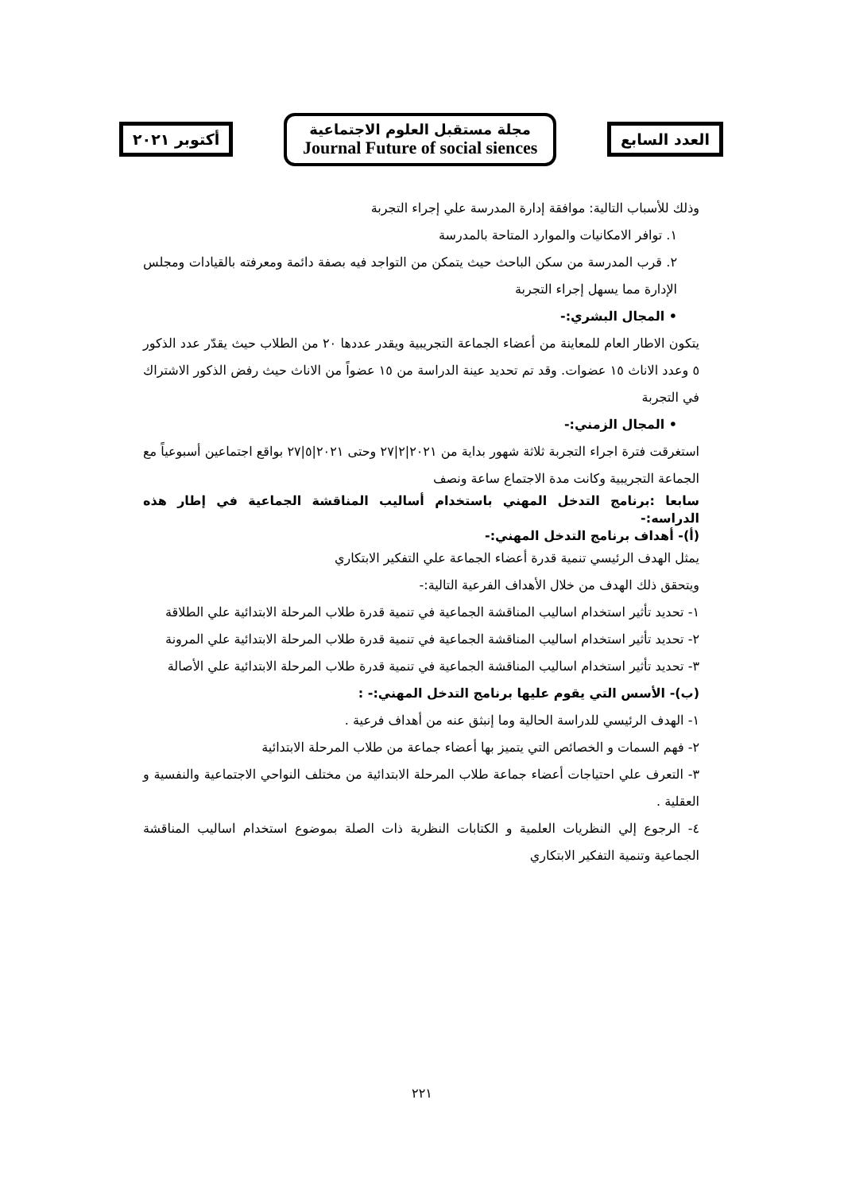العدد السابع
مجلة مستقبل العلوم الاجتماعية
Journal Future of social siences
أكتوبر ٢٠٢١
وذلك للأسباب التالية: موافقة إدارة المدرسة علي إجراء التجربة
١. توافر الامكانيات والموارد المتاحة بالمدرسة
٢. قرب المدرسة من سكن الباحث حيث يتمكن من التواجد فيه بصفة دائمة ومعرفته بالقيادات ومجلس الإدارة مما يسهل إجراء التجربة
• المجال البشري:-
يتكون الاطار العام للمعاينة من أعضاء الجماعة التجريبية ويقدر عددها ٢٠ من الطلاب حيث يقدّر عدد الذكور ٥ وعدد الاناث ١٥ عضوات. وقد تم تحديد عينة الدراسة من ١٥ عضواً من الاناث حيث رفض الذكور الاشتراك في التجربة
• المجال الزمني:-
استغرقت فترة اجراء التجربة ثلاثة شهور بداية من ٢٠٢١|٢|٢٧ وحتى ٢٠٢١|٥|٢٧ بواقع اجتماعين أسبوعياً مع الجماعة التجريبية وكانت مدة الاجتماع ساعة ونصف
سابعا :برنامج التدخل المهني باستخدام أساليب المناقشة الجماعية في إطار هذه الدراسه:-
(أ)- أهداف برنامج التدخل المهني:-
يمثل الهدف الرئيسي تنمية قدرة أعضاء الجماعة علي التفكير الابتكاري
ويتحقق ذلك الهدف من خلال الأهداف الفرعية التالية:-
١- تحديد تأثير استخدام اساليب المناقشة الجماعية في تنمية قدرة طلاب المرحلة الابتدائية علي الطلاقة
٢- تحديد تأثير استخدام اساليب المناقشة الجماعية في تنمية قدرة طلاب المرحلة الابتدائية علي المرونة
٣- تحديد تأثير استخدام اساليب المناقشة الجماعية في تنمية قدرة طلاب المرحلة الابتدائية علي الأصالة
(ب)- الأسس التي يقوم عليها برنامج التدخل المهني:- :
١- الهدف الرئيسي للدراسة الحالية وما إنبثق عنه من أهداف فرعية .
٢- فهم السمات و الخصائص التي يتميز بها أعضاء جماعة من طلاب المرحلة الابتدائية
٣- التعرف علي احتياجات أعضاء جماعة طلاب المرحلة الابتدائية من مختلف النواحي الاجتماعية والنفسية و العقلية .
٤- الرجوع إلي النظريات العلمية و الكتابات النظرية ذات الصلة بموضوع استخدام اساليب المناقشة الجماعية وتنمية التفكير الابتكاري
٢٢١